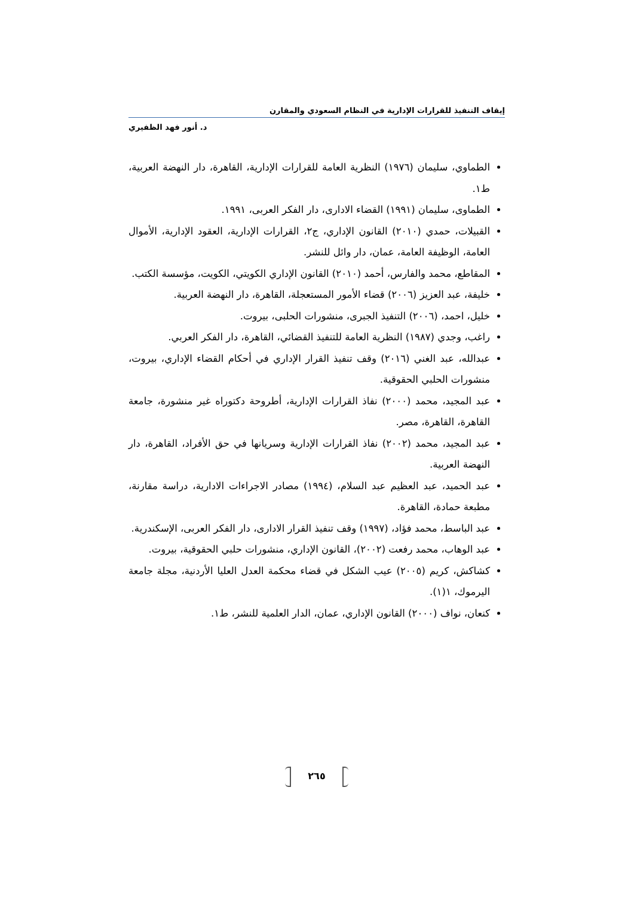إيقاف التنفيذ للقرارات الإدارية في النظام السعودي والمقارن
د. أنور فهد الظفيري
الطماوي، سليمان (١٩٧٦) النظرية العامة للقرارات الإدارية، القاهرة، دار النهضة العربية، ط١.
الطماوى، سليمان (١٩٩١) القضاء الادارى، دار الفكر العربى، ١٩٩١.
القبيلات، حمدي (٢٠١٠) القانون الإداري، ج٢، القرارات الإدارية، العقود الإدارية، الأموال العامة، الوظيفة العامة، عمان، دار وائل للنشر.
المقاطع، محمد والفارس، أحمد (٢٠١٠) القانون الإداري الكويتي، الكويت، مؤسسة الكتب.
خليفة، عبد العزيز (٢٠٠٦) قضاء الأمور المستعجلة، القاهرة، دار النهضة العربية.
خليل، احمد، (٢٠٠٦) التنفيذ الجبرى، منشورات الحلبى، بيروت.
راغب، وجدي (١٩٨٧) النظرية العامة للتنفيذ القضائي، القاهرة، دار الفكر العربي.
عبدالله، عبد الغني (٢٠١٦) وقف تنفيذ القرار الإداري في أحكام القضاء الإداري، بيروت، منشورات الحلبي الحقوقية.
عبد المجيد، محمد (٢٠٠٠) نفاذ القرارات الإدارية، أطروحة دكتوراه غير منشورة، جامعة القاهرة، القاهرة، مصر.
عبد المجيد، محمد (٢٠٠٢) نفاذ القرارات الإدارية وسريانها في حق الأفراد، القاهرة، دار النهضة العربية.
عبد الحميد، عبد العظيم عبد السلام، (١٩٩٤) مصادر الاجراءات الادارية، دراسة مقارنة، مطبعة حمادة، القاهرة.
عبد الباسط، محمد فؤاد، (١٩٩٧) وقف تنفيذ القرار الادارى، دار الفكر العربى، الإسكندرية.
عبد الوهاب، محمد رفعت (٢٠٠٢)، القانون الإداري، منشورات حلبي الحقوقية، بيروت.
كشاكش، كريم (٢٠٠٥) عيب الشكل في قضاء محكمة العدل العليا الأردنية، مجلة جامعة اليرموك، ١(١).
كنعان، نواف (٢٠٠٠) القانون الإداري، عمان، الدار العلمية للنشر، ط١.
٢٦٥